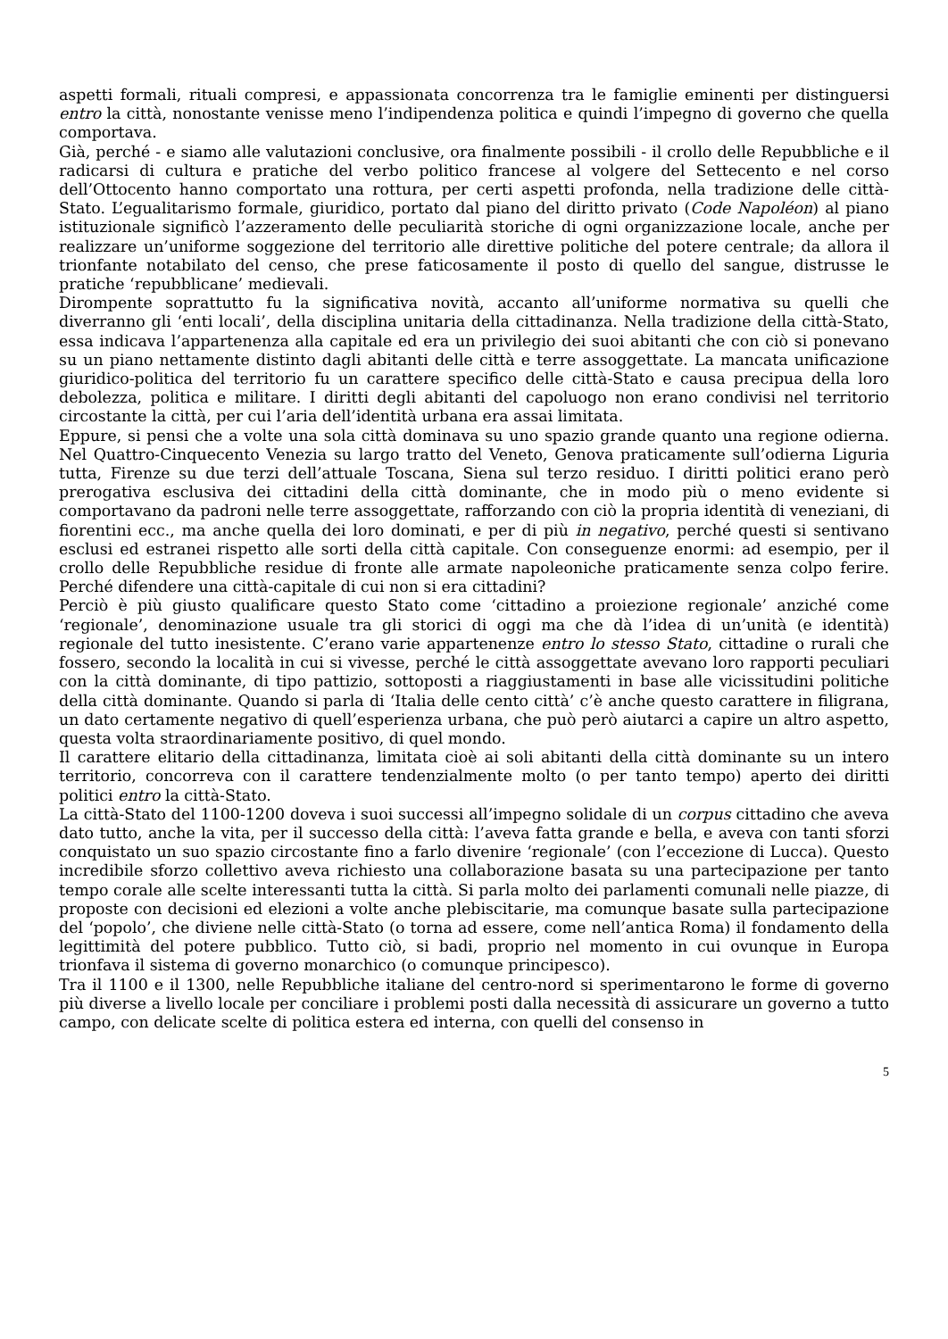aspetti formali, rituali compresi, e appassionata concorrenza tra le famiglie eminenti per distinguersi entro la città, nonostante venisse meno l’indipendenza politica e quindi l’impegno di governo che quella comportava.
Già, perché - e siamo alle valutazioni conclusive, ora finalmente possibili - il crollo delle Repubbliche e il radicarsi di cultura e pratiche del verbo politico francese al volgere del Settecento e nel corso dell’Ottocento hanno comportato una rottura, per certi aspetti profonda, nella tradizione delle città-Stato. L’egualitarismo formale, giuridico, portato dal piano del diritto privato (Code Napoléon) al piano istituzionale significò l’azzeramento delle peculiarità storiche di ogni organizzazione locale, anche per realizzare un’uniforme soggezione del territorio alle direttive politiche del potere centrale; da allora il trionfante notabilato del censo, che prese faticosamente il posto di quello del sangue, distrusse le pratiche ‘repubblicane’ medievali.
Dirompente soprattutto fu la significativa novità, accanto all’uniforme normativa su quelli che diverranno gli ‘enti locali’, della disciplina unitaria della cittadinanza. Nella tradizione della città-Stato, essa indicava l’appartenenza alla capitale ed era un privilegio dei suoi abitanti che con ciò si ponevano su un piano nettamente distinto dagli abitanti delle città e terre assoggettate. La mancata unificazione giuridico-politica del territorio fu un carattere specifico delle città-Stato e causa precipua della loro debolezza, politica e militare. I diritti degli abitanti del capoluogo non erano condivisi nel territorio circostante la città, per cui l’aria dell’identità urbana era assai limitata.
Eppure, si pensi che a volte una sola città dominava su uno spazio grande quanto una regione odierna. Nel Quattro-Cinquecento Venezia su largo tratto del Veneto, Genova praticamente sull’odierna Liguria tutta, Firenze su due terzi dell’attuale Toscana, Siena sul terzo residuo. I diritti politici erano però prerogativa esclusiva dei cittadini della città dominante, che in modo più o meno evidente si comportavano da padroni nelle terre assoggettate, rafforzando con ciò la propria identità di veneziani, di fiorentini ecc., ma anche quella dei loro dominati, e per di più in negativo, perché questi si sentivano esclusi ed estranei rispetto alle sorti della città capitale. Con conseguenze enormi: ad esempio, per il crollo delle Repubbliche residue di fronte alle armate napoleoniche praticamente senza colpo ferire. Perché difendere una città-capitale di cui non si era cittadini?
Perciò è più giusto qualificare questo Stato come ‘cittadino a proiezione regionale’ anziché come ‘regionale’, denominazione usuale tra gli storici di oggi ma che dà l’idea di un’unità (e identità) regionale del tutto inesistente. C’erano varie appartenenze entro lo stesso Stato, cittadine o rurali che fossero, secondo la località in cui si vivesse, perché le città assoggettate avevano loro rapporti peculiari con la città dominante, di tipo pattizio, sottoposti a riaggiustamenti in base alle vicissitudini politiche della città dominante. Quando si parla di ‘Italia delle cento città’ c’è anche questo carattere in filigrana, un dato certamente negativo di quell’esperienza urbana, che può però aiutarci a capire un altro aspetto, questa volta straordinariamente positivo, di quel mondo.
Il carattere elitario della cittadinanza, limitata cioè ai soli abitanti della città dominante su un intero territorio, concorreva con il carattere tendenzialmente molto (o per tanto tempo) aperto dei diritti politici entro la città-Stato.
La città-Stato del 1100-1200 doveva i suoi successi all’impegno solidale di un corpus cittadino che aveva dato tutto, anche la vita, per il successo della città: l’aveva fatta grande e bella, e aveva con tanti sforzi conquistato un suo spazio circostante fino a farlo divenire ‘regionale’ (con l’eccezione di Lucca). Questo incredibile sforzo collettivo aveva richiesto una collaborazione basata su una partecipazione per tanto tempo corale alle scelte interessanti tutta la città. Si parla molto dei parlamenti comunali nelle piazze, di proposte con decisioni ed elezioni a volte anche plebiscitarie, ma comunque basate sulla partecipazione del ‘popolo’, che diviene nelle città-Stato (o torna ad essere, come nell’antica Roma) il fondamento della legittimità del potere pubblico. Tutto ciò, si badi, proprio nel momento in cui ovunque in Europa trionfava il sistema di governo monarchico (o comunque principesco).
Tra il 1100 e il 1300, nelle Repubbliche italiane del centro-nord si sperimentarono le forme di governo più diverse a livello locale per conciliare i problemi posti dalla necessità di assicurare un governo a tutto campo, con delicate scelte di politica estera ed interna, con quelli del consenso in
5